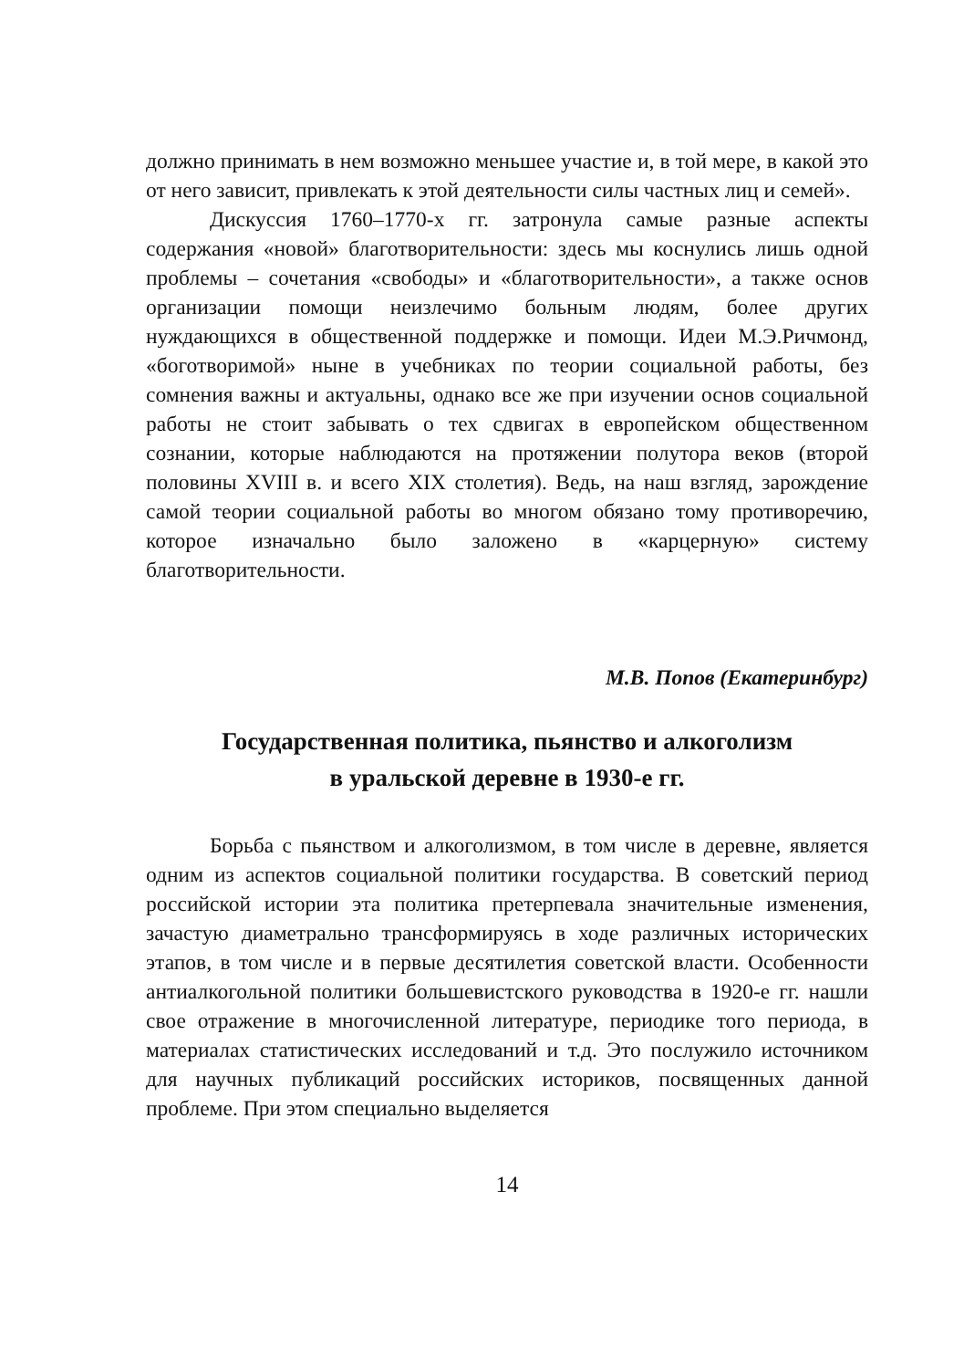должно принимать в нем возможно меньшее участие и, в той мере, в какой это от него зависит, привлекать к этой деятельности силы частных лиц и семей».
Дискуссия 1760–1770-х гг. затронула самые разные аспекты содержания «новой» благотворительности: здесь мы коснулись лишь одной проблемы – сочетания «свободы» и «благотворительности», а также основ организации помощи неизлечимо больным людям, более других нуждающихся в общественной поддержке и помощи. Идеи М.Э.Ричмонд, «боготворимой» ныне в учебниках по теории социальной работы, без сомнения важны и актуальны, однако все же при изучении основ социальной работы не стоит забывать о тех сдвигах в европейском общественном сознании, которые наблюдаются на протяжении полутора веков (второй половины XVIII в. и всего XIX столетия). Ведь, на наш взгляд, зарождение самой теории социальной работы во многом обязано тому противоречию, которое изначально было заложено в «карцерную» систему благотворительности.
М.В. Попов (Екатеринбург)
Государственная политика, пьянство и алкоголизм
в уральской деревне в 1930-е гг.
Борьба с пьянством и алкоголизмом, в том числе в деревне, является одним из аспектов социальной политики государства. В советский период российской истории эта политика претерпевала значительные изменения, зачастую диаметрально трансформируясь в ходе различных исторических этапов, в том числе и в первые десятилетия советской власти. Особенности антиалкогольной политики большевистского руководства в 1920-е гг. нашли свое отражение в многочисленной литературе, периодике того периода, в материалах статистических исследований и т.д. Это послужило источником для научных публикаций российских историков, посвященных данной проблеме. При этом специально выделяется
14